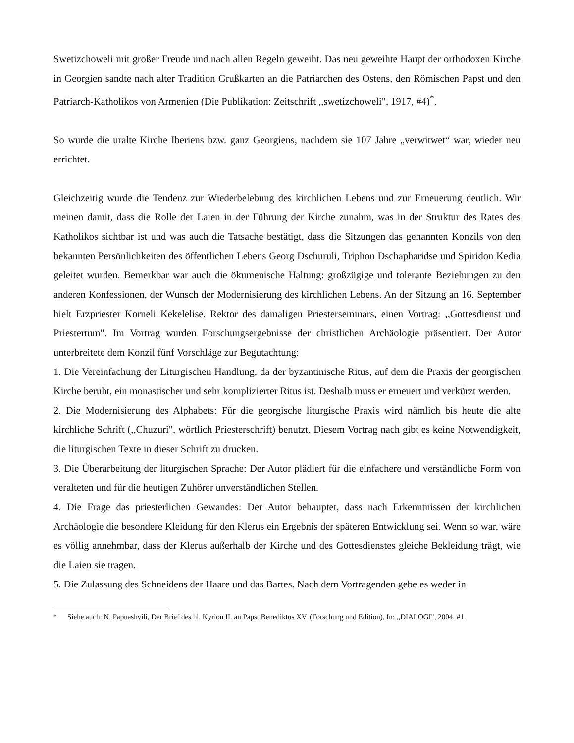Swetizchoweli mit großer Freude und nach allen Regeln geweiht. Das neu geweihte Haupt der orthodoxen Kirche in Georgien sandte nach alter Tradition Grußkarten an die Patriarchen des Ostens, den Römischen Papst und den Patriarch-Katholikos von Armenien (Die Publikation: Zeitschrift ,,swetizchoweli", 1917, #4)<sup>*</sup>.
So wurde die uralte Kirche Iberiens bzw. ganz Georgiens, nachdem sie 107 Jahre „verwitwet“ war, wieder neu errichtet.
Gleichzeitig wurde die Tendenz zur Wiederbelebung des kirchlichen Lebens und zur Erneuerung deutlich. Wir meinen damit, dass die Rolle der Laien in der Führung der Kirche zunahm, was in der Struktur des Rates des Katholikos sichtbar ist und was auch die Tatsache bestätigt, dass die Sitzungen das genannten Konzils von den bekannten Persönlichkeiten des öffentlichen Lebens Georg Dschuruli, Triphon Dschapharidse und Spiridon Kedia geleitet wurden. Bemerkbar war auch die ökumenische Haltung: großzügige und tolerante Beziehungen zu den anderen Konfessionen, der Wunsch der Modernisierung des kirchlichen Lebens. An der Sitzung an 16. September hielt Erzpriester Korneli Kekelelise, Rektor des damaligen Priesterseminars, einen Vortrag: ,,Gottesdienst und Priestertum". Im Vortrag wurden Forschungsergebnisse der christlichen Archäologie präsentiert. Der Autor unterbreitete dem Konzil fünf Vorschläge zur Begutachtung:
1. Die Vereinfachung der Liturgischen Handlung, da der byzantinische Ritus, auf dem die Praxis der georgischen Kirche beruht, ein monastischer und sehr komplizierter Ritus ist. Deshalb muss er erneuert und verkürzt werden.
2. Die Modernisierung des Alphabets: Für die georgische liturgische Praxis wird nämlich bis heute die alte kirchliche Schrift (,,Chuzuri", wörtlich Priesterschrift) benutzt. Diesem Vortrag nach gibt es keine Notwendigkeit, die liturgischen Texte in dieser Schrift zu drucken.
3. Die Überarbeitung der liturgischen Sprache: Der Autor plädiert für die einfachere und verständliche Form von veralteten und für die heutigen Zuhörer unverständlichen Stellen.
4. Die Frage das priesterlichen Gewandes: Der Autor behauptet, dass nach Erkenntnissen der kirchlichen Archäologie die besondere Kleidung für den Klerus ein Ergebnis der späteren Entwicklung sei. Wenn so war, wäre es völlig annehmbar, dass der Klerus außerhalb der Kirche und des Gottesdienstes gleiche Bekleidung trägt, wie die Laien sie tragen.
5. Die Zulassung des Schneidens der Haare und das Bartes. Nach dem Vortragenden gebe es weder in
<sup>*</sup> Siehe auch: N. Papuashvili, Der Brief des hl. Kyrion II. an Papst Benediktus XV. (Forschung und Edition), In: ,,DIALOGI", 2004, #1.